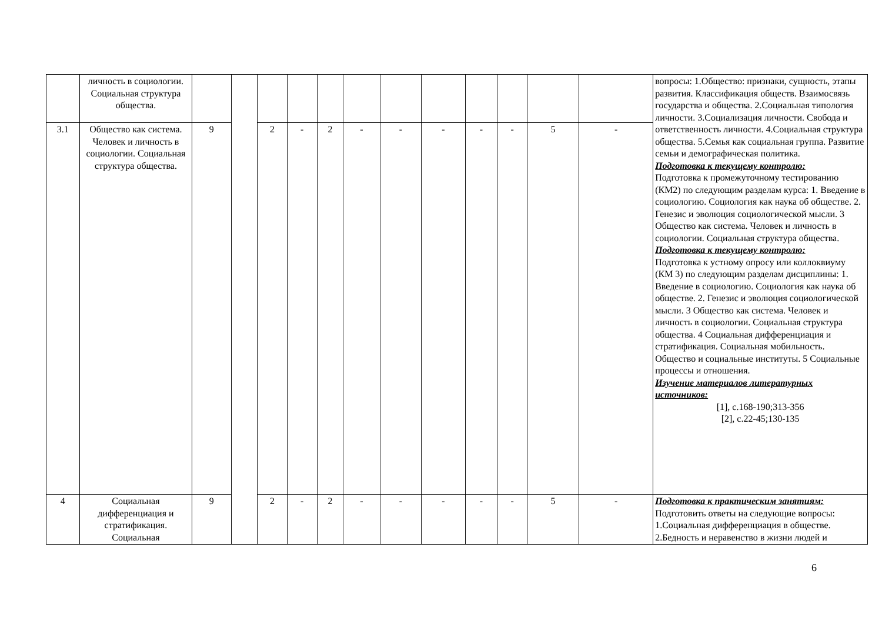| | личность в социологии. Социальная структура общества. | | | | | | | | | | | | | вопросы: 1.Общество: признаки, сущность, этапы развития. Классификация обществ. Взаимосвязь государства и общества. 2.Социальная типология личности. 3.Социализация личности. Свобода и ответственность личности. 4.Социальная структура общества. 5.Семья как социальная группа. Развитие семьи и демографическая политика. Подготовка к текущему контролю: Подготовка к промежуточному тестированию (КМ2) по следующим разделам курса: 1. Введение в социологию. Социология как наука об обществе. 2. Генезис и эволюция социологической мысли. 3 Общество как система. Человек и личность в социологии. Социальная структура общества. Подготовка к текущему контролю: Подготовка к устному опросу или коллоквиуму (КМ 3) по следующим разделам дисциплины: 1. Введение в социологию. Социология как наука об обществе. 2. Генезис и эволюция социологической мысли. 3 Общество как система. Человек и личность в социологии. Социальная структура общества. 4 Социальная дифференциация и стратификация. Социальная мобильность. Общество и социальные институты. 5 Социальные процессы и отношения. Изучение материалов литературных источников: [1], с.168-190;313-356 [2], с.22-45;130-135 |
| 3.1 | Общество как система. Человек и личность в социологии. Социальная структура общества. | 9 | | 2 | - | 2 | - | - | - | - | - | 5 | - | |
| 4 | Социальная дифференциация и стратификация. Социальная | 9 | | 2 | - | 2 | - | - | - | - | - | 5 | - | Подготовка к практическим занятиям: Подготовить ответы на следующие вопросы: 1.Социальная дифференциация в обществе. 2.Бедность и неравенство в жизни людей и |
6